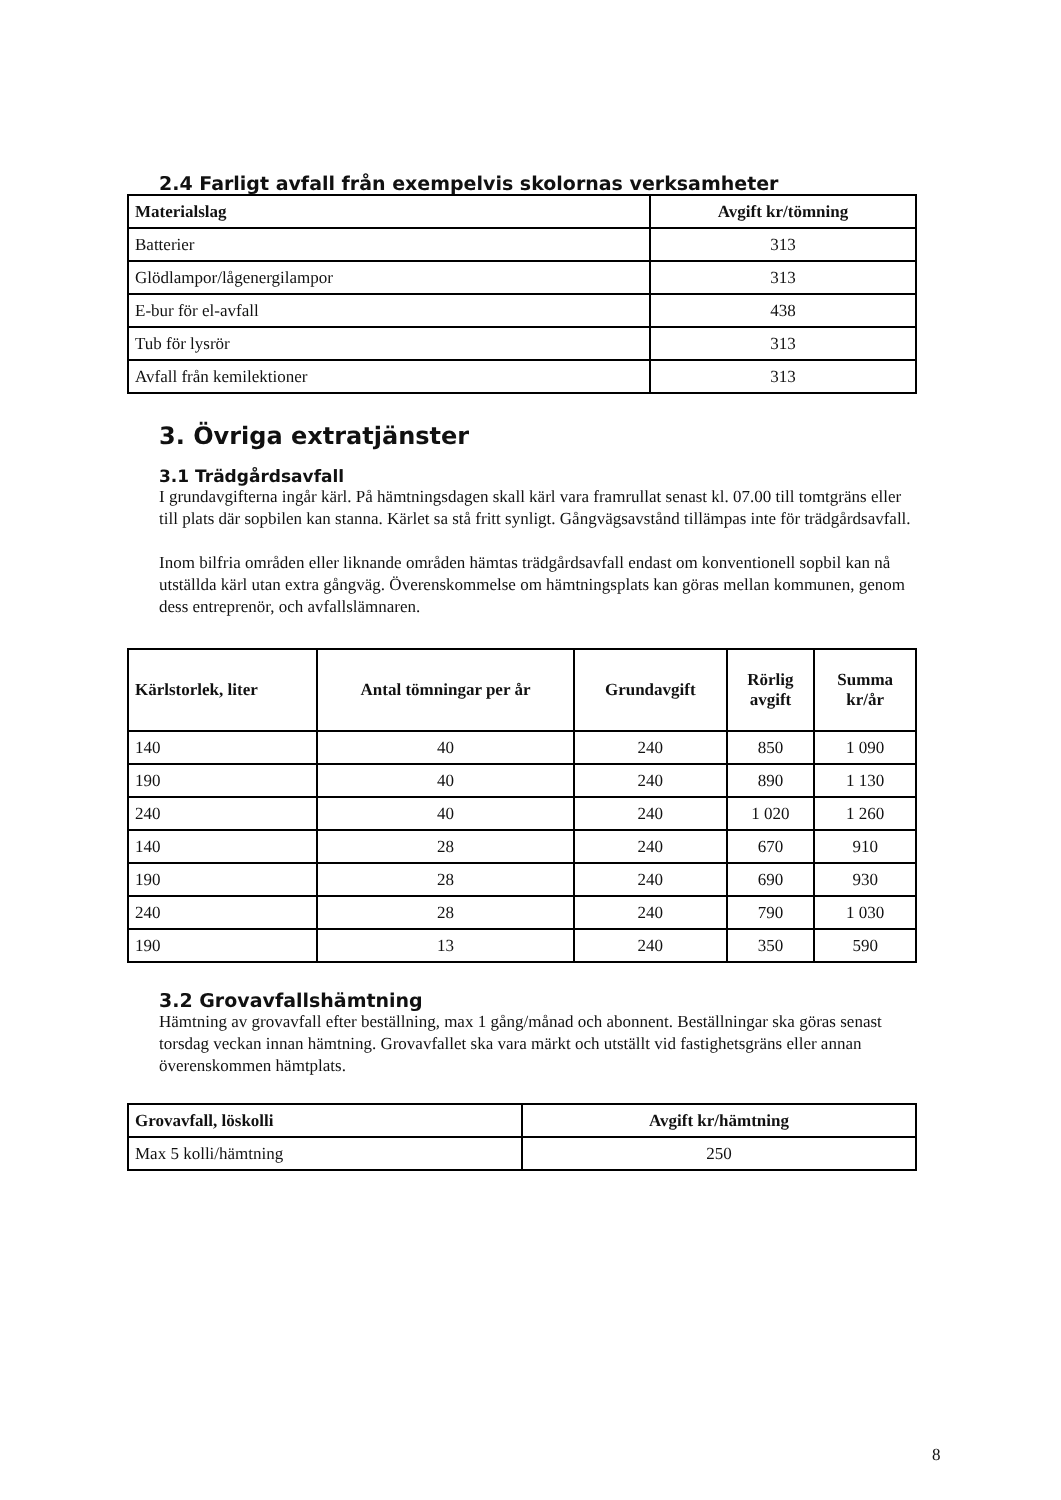2.4 Farligt avfall från exempelvis skolornas verksamheter
| Materialslag | Avgift kr/tömning |
| --- | --- |
| Batterier | 313 |
| Glödlampor/lågenergilampor | 313 |
| E-bur för el-avfall | 438 |
| Tub för lysrör | 313 |
| Avfall från kemilektioner | 313 |
3. Övriga extratjänster
3.1 Trädgårdsavfall
I grundavgifterna ingår kärl. På hämtningsdagen skall kärl vara framrullat senast kl. 07.00 till tomtgräns eller till plats där sopbilen kan stanna. Kärlet sa stå fritt synligt. Gångvägsavstånd tillämpas inte för trädgårdsavfall.
Inom bilfria områden eller liknande områden hämtas trädgårdsavfall endast om konventionell sopbil kan nå utställda kärl utan extra gångväg. Överenskommelse om hämtningsplats kan göras mellan kommunen, genom dess entreprenör, och avfallslämnaren.
| Kärlstorlek, liter | Antal tömningar per år | Grundavgift | Rörlig avgift | Summa kr/år |
| --- | --- | --- | --- | --- |
| 140 | 40 | 240 | 850 | 1 090 |
| 190 | 40 | 240 | 890 | 1 130 |
| 240 | 40 | 240 | 1 020 | 1 260 |
| 140 | 28 | 240 | 670 | 910 |
| 190 | 28 | 240 | 690 | 930 |
| 240 | 28 | 240 | 790 | 1 030 |
| 190 | 13 | 240 | 350 | 590 |
3.2 Grovavfallshämtning
Hämtning av grovavfall efter beställning, max 1 gång/månad och abonnent. Beställningar ska göras senast torsdag veckan innan hämtning. Grovavfallet ska vara märkt och utställt vid fastighetsgräns eller annan överenskommen hämtplats.
| Grovavfall, löskolli | Avgift kr/hämtning |
| --- | --- |
| Max 5 kolli/hämtning | 250 |
8